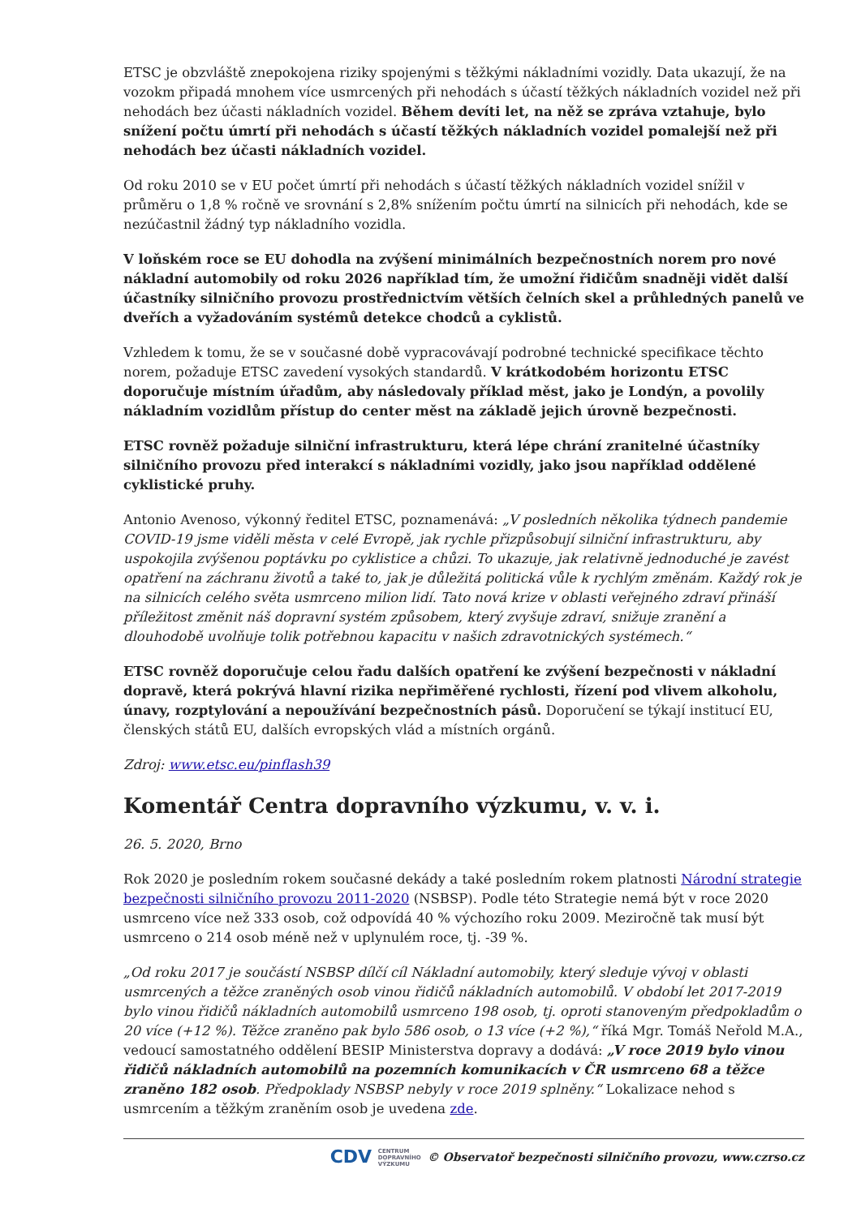ETSC je obzvláště znepokojena riziky spojenými s těžkými nákladními vozidly. Data ukazují, že na vozokm připadá mnohem více usmrcených při nehodách s účastí těžkých nákladních vozidel než při nehodách bez účasti nákladních vozidel. Během devíti let, na něž se zpráva vztahuje, bylo snížení počtu úmrtí při nehodách s účastí těžkých nákladních vozidel pomalejší než při nehodách bez účasti nákladních vozidel.
Od roku 2010 se v EU počet úmrtí při nehodách s účastí těžkých nákladních vozidel snížil v průměru o 1,8 % ročně ve srovnání s 2,8% snížením počtu úmrtí na silnicích při nehodách, kde se nezúčastnil žádný typ nákladního vozidla.
V loňském roce se EU dohodla na zvýšení minimálních bezpečnostních norem pro nové nákladní automobily od roku 2026 například tím, že umožní řidičům snadněji vidět další účastníky silničního provozu prostřednictvím větších čelních skel a průhledných panelů ve dveřích a vyžadováním systémů detekce chodců a cyklistů.
Vzhledem k tomu, že se v současné době vypracovávají podrobné technické specifikace těchto norem, požaduje ETSC zavedení vysokých standardů. V krátkodobém horizontu ETSC doporučuje místním úřadům, aby následovaly příklad měst, jako je Londýn, a povolily nákladním vozidlům přístup do center měst na základě jejich úrovně bezpečnosti.
ETSC rovněž požaduje silniční infrastrukturu, která lépe chrání zranitelné účastníky silničního provozu před interakcí s nákladními vozidly, jako jsou například oddělené cyklistické pruhy.
Antonio Avenoso, výkonný ředitel ETSC, poznamenává: „V posledních několika týdnech pandemie COVID-19 jsme viděli města v celé Evropě, jak rychle přizpůsobují silniční infrastrukturu, aby uspokojila zvýšenou poptávku po cyklistice a chůzi. To ukazuje, jak relativně jednoduché je zavést opatření na záchranu životů a také to, jak je důležitá politická vůle k rychlým změnám. Každý rok je na silnicích celého světa usmrceno milion lidí. Tato nová krize v oblasti veřejného zdraví přináší příležitost změnit náš dopravní systém způsobem, který zvyšuje zdraví, snižuje zranění a dlouhodobě uvolňuje tolik potřebnou kapacitu v našich zdravotnických systémech.“
ETSC rovněž doporučuje celou řadu dalších opatření ke zvýšení bezpečnosti v nákladní dopravě, která pokrývá hlavní rizika nepřiměřené rychlosti, řízení pod vlivem alkoholu, únavy, rozptylování a nepoužívání bezpečnostních pásů. Doporučení se týkají institucí EU, členských států EU, dalších evropských vlád a místních orgánů.
Zdroj: www.etsc.eu/pinflash39
Komentář Centra dopravního výzkumu, v. v. i.
26. 5. 2020, Brno
Rok 2020 je posledním rokem současné dekády a také posledním rokem platnosti Národní strategie bezpečnosti silničního provozu 2011-2020 (NSBSP). Podle této Strategie nemá být v roce 2020 usmrceno více než 333 osob, což odpovídá 40 % výchozího roku 2009. Meziročně tak musí být usmrceno o 214 osob méně než v uplynulém roce, tj. -39 %.
„Od roku 2017 je součástí NSBSP dílčí cíl Nákladní automobily, který sleduje vývoj v oblasti usmrcených a těžce zraněných osob vinou řidičů nákladních automobilů. V období let 2017-2019 bylo vinou řidičů nákladních automobilů usmrceno 198 osob, tj. oproti stanoveným předpokladům o 20 více (+12 %). Těžce zraněno pak bylo 586 osob, o 13 více (+2 %),“ říká Mgr. Tomáš Neřold M.A., vedoucí samostatného oddělení BESIP Ministerstva dopravy a dodává: „V roce 2019 bylo vinou řidičů nákladních automobilů na pozemních komunikacích v ČR usmrceno 68 a těžce zraněno 182 osob. Předpoklady NSBSP nebyly v roce 2019 splněny.“ Lokalizace nehod s usmrcením a těžkým zraněním osob je uvedena zde.
CDV CENTRUM
DOPRAVNÍHO
VÝZKUMU © Observatoř bezpečnosti silničního provozu, www.czrso.cz